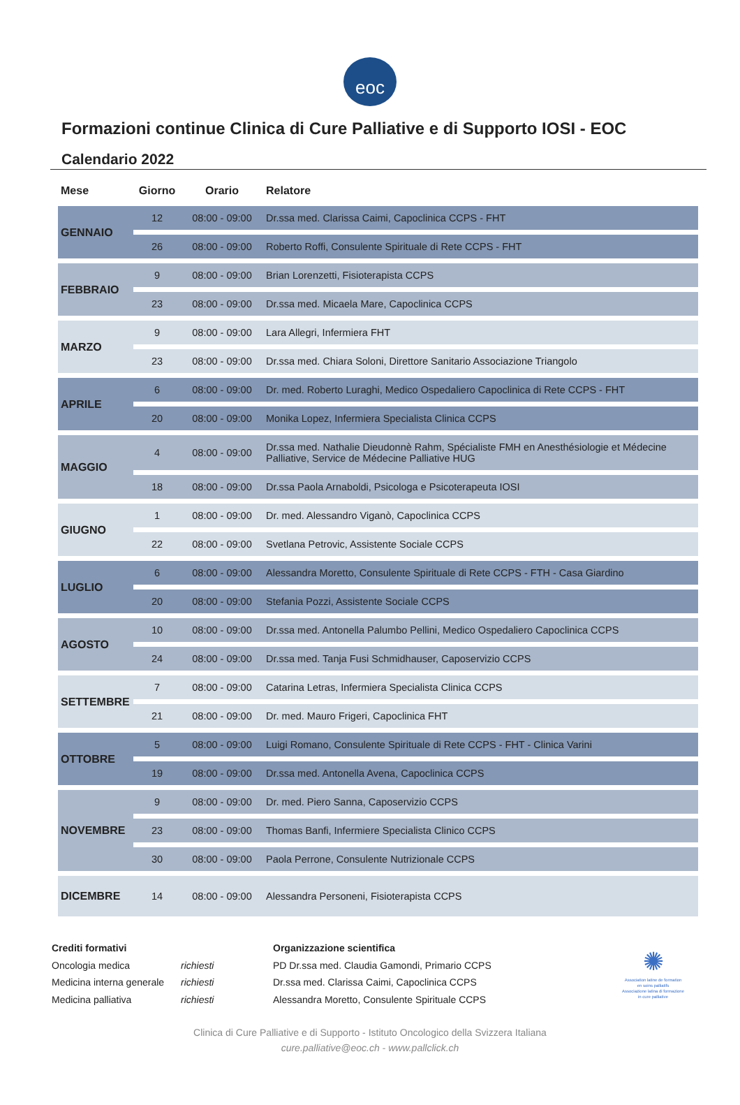eoc
Formazioni continue Clinica di Cure Palliative e di Supporto IOSI - EOC
Calendario 2022
| Mese | Giorno | Orario | Relatore |
| --- | --- | --- | --- |
| GENNAIO | 12 | 08:00 - 09:00 | Dr.ssa med. Clarissa Caimi, Capoclinica CCPS - FHT |
| | 26 | 08:00 - 09:00 | Roberto Roffi, Consulente Spirituale di Rete CCPS - FHT |
| FEBBRAIO | 9 | 08:00 - 09:00 | Brian Lorenzetti, Fisioterapista CCPS |
| | 23 | 08:00 - 09:00 | Dr.ssa med. Micaela Mare, Capoclinica CCPS |
| MARZO | 9 | 08:00 - 09:00 | Lara Allegri, Infermiera FHT |
| | 23 | 08:00 - 09:00 | Dr.ssa med. Chiara Soloni, Direttore Sanitario Associazione Triangolo |
| APRILE | 6 | 08:00 - 09:00 | Dr. med. Roberto Luraghi, Medico Ospedaliero Capoclinica di Rete CCPS - FHT |
| | 20 | 08:00 - 09:00 | Monika Lopez, Infermiera Specialista Clinica CCPS |
| MAGGIO | 4 | 08:00 - 09:00 | Dr.ssa med. Nathalie Dieudonnè Rahm, Spécialiste FMH en Anesthésiologie et Médecine Palliative, Service de Médecine Palliative HUG |
| | 18 | 08:00 - 09:00 | Dr.ssa Paola Arnaboldi, Psicologa e Psicoterapeuta IOSI |
| GIUGNO | 1 | 08:00 - 09:00 | Dr. med. Alessandro Viganò, Capoclinica CCPS |
| | 22 | 08:00 - 09:00 | Svetlana Petrovic, Assistente Sociale CCPS |
| LUGLIO | 6 | 08:00 - 09:00 | Alessandra Moretto, Consulente Spirituale di Rete CCPS - FTH - Casa Giardino |
| | 20 | 08:00 - 09:00 | Stefania Pozzi, Assistente Sociale CCPS |
| AGOSTO | 10 | 08:00 - 09:00 | Dr.ssa med. Antonella Palumbo Pellini, Medico Ospedaliero Capoclinica CCPS |
| | 24 | 08:00 - 09:00 | Dr.ssa med. Tanja Fusi Schmidhauser, Caposervizio CCPS |
| SETTEMBRE | 7 | 08:00 - 09:00 | Catarina Letras, Infermiera Specialista Clinica CCPS |
| | 21 | 08:00 - 09:00 | Dr. med. Mauro Frigeri, Capoclinica FHT |
| OTTOBRE | 5 | 08:00 - 09:00 | Luigi Romano, Consulente Spirituale di Rete CCPS - FHT - Clinica Varini |
| | 19 | 08:00 - 09:00 | Dr.ssa med. Antonella Avena, Capoclinica CCPS |
| NOVEMBRE | 9 | 08:00 - 09:00 | Dr. med. Piero Sanna, Caposervizio CCPS |
| | 23 | 08:00 - 09:00 | Thomas Banfi, Infermiere Specialista Clinico CCPS |
| | 30 | 08:00 - 09:00 | Paola Perrone, Consulente Nutrizionale CCPS |
| DICEMBRE | 14 | 08:00 - 09:00 | Alessandra Personeni, Fisioterapista CCPS |
Crediti formativi
Oncologia medica
Medicina interna generale
Medicina palliativa
richiesti
richiesti
richiesti
Organizzazione scientifica
PD Dr.ssa med. Claudia Gamondi, Primario CCPS
Dr.ssa med. Clarissa Caimi, Capoclinica CCPS
Alessandra Moretto, Consulente Spirituale CCPS
✺
Association latine de formation
en soins palliatifs
Associazione latina di formazione
in cure palliative
Clinica di Cure Palliative e di Supporto - Istituto Oncologico della Svizzera Italiana
cure.palliative@eoc.ch - www.pallclick.ch